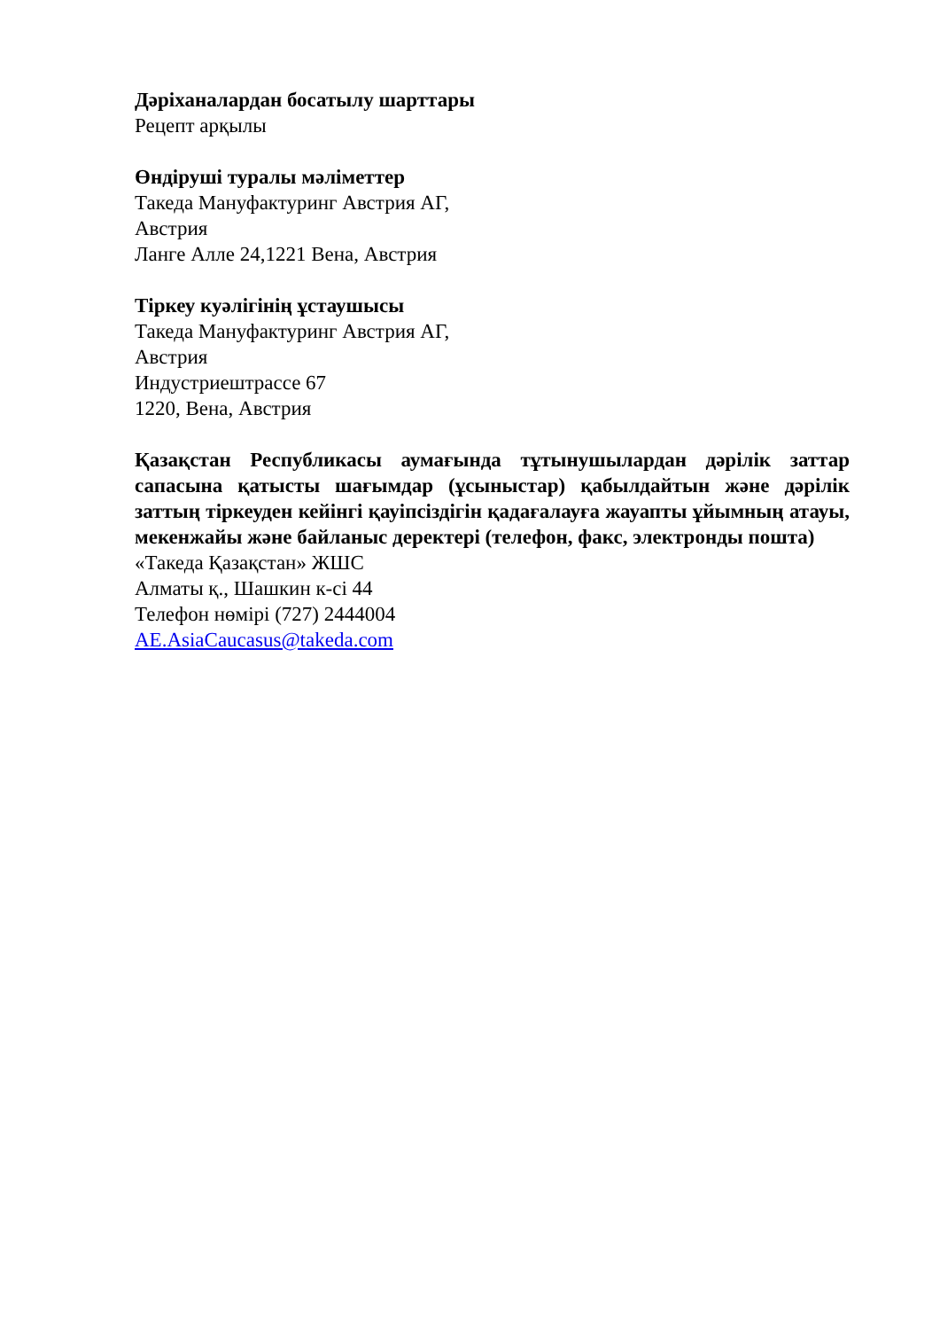Дәріханалардан босатылу шарттары
Рецепт арқылы
Өндіруші туралы мәліметтер
Такеда Мануфактуринг Австрия АГ,
Австрия
Ланге Алле 24,1221 Вена, Австрия
Тіркеу куәлігінің ұстаушысы
Такеда Мануфактуринг Австрия АГ,
Австрия
Индустриештрассе 67
1220, Вена, Австрия
Қазақстан Республикасы аумағында тұтынушылардан дәрілік заттар сапасына қатысты шағымдар (ұсыныстар) қабылдайтын және дәрілік заттың тіркеуден кейінгі қауіпсіздігін қадағалауға жауапты ұйымның атауы, мекенжайы және байланыс деректері (телефон, факс, электронды пошта)
«Такеда Қазақстан» ЖШС
Алматы қ., Шашкин к-сі 44
Телефон нөмірі (727) 2444004
AE.AsiaCaucasus@takeda.com